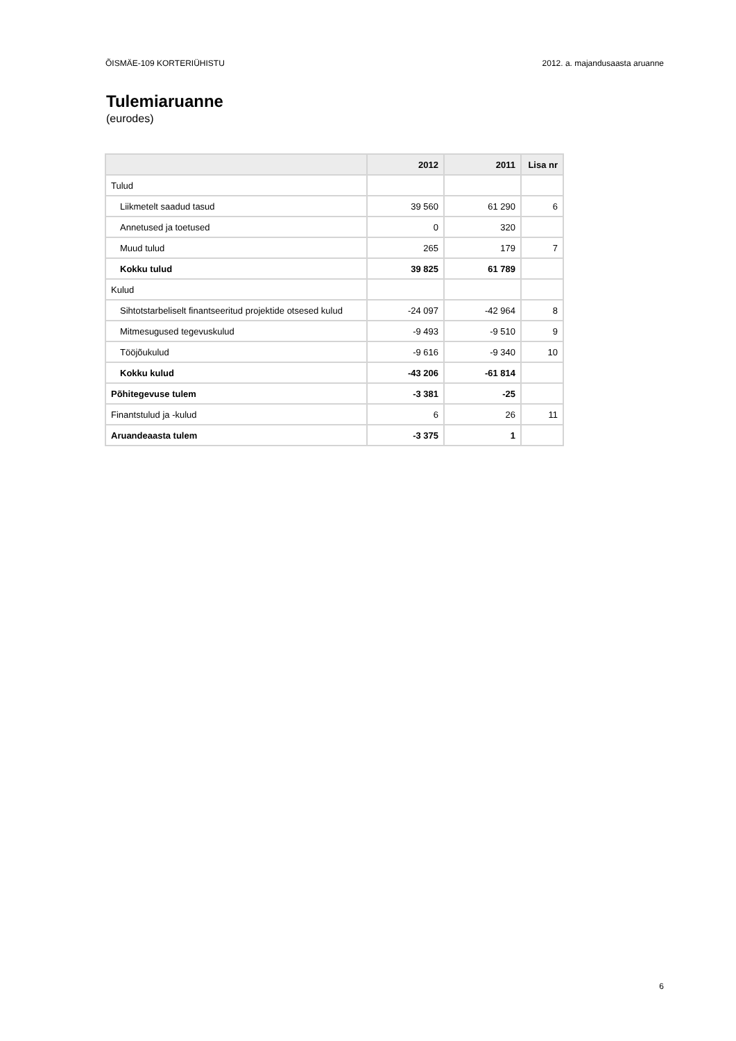ÕISMÄE-109 KORTERIÜHISTU 2012. a. majandusaasta aruanne
Tulemiaruanne
(eurodes)
| | 2012 | 2011 | Lisa nr |
| --- | --- | --- | --- |
| Tulud | | | |
| Liikmetelt saadud tasud | 39 560 | 61 290 | 6 |
| Annetused ja toetused | 0 | 320 | |
| Muud tulud | 265 | 179 | 7 |
| Kokku tulud | 39 825 | 61 789 | |
| Kulud | | | |
| Sihtotstarbeliselt finantseeritud projektide otsesed kulud | -24 097 | -42 964 | 8 |
| Mitmesugused tegevuskulud | -9 493 | -9 510 | 9 |
| Tööjõukulud | -9 616 | -9 340 | 10 |
| Kokku kulud | -43 206 | -61 814 | |
| Põhitegevuse tulem | -3 381 | -25 | |
| Finantstulud ja -kulud | 6 | 26 | 11 |
| Aruandeaasta tulem | -3 375 | 1 | |
6